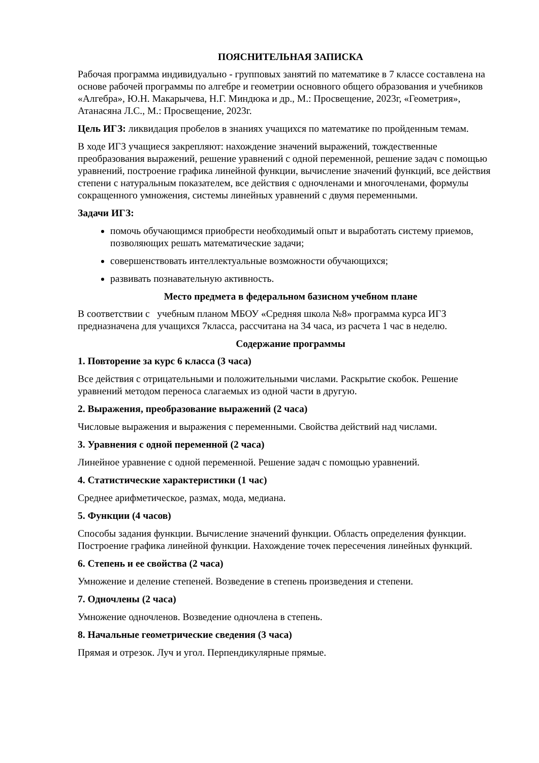ПОЯСНИТЕЛЬНАЯ ЗАПИСКА
Рабочая программа индивидуально - групповых занятий по математике в 7 классе составлена на основе рабочей программы по алгебре и геометрии основного общего образования и учебников «Алгебра», Ю.Н. Макарычева, Н.Г. Миндюка и др., М.: Просвещение, 2023г, «Геометрия», Атанасяна Л.С., М.: Просвещение, 2023г.
Цель ИГЗ: ликвидация пробелов в знаниях учащихся по математике по пройденным темам.
В ходе ИГЗ учащиеся закрепляют: нахождение значений выражений, тождественные преобразования выражений, решение уравнений с одной переменной, решение задач с помощью уравнений, построение графика линейной функции, вычисление значений функций, все действия степени с натуральным показателем, все действия с одночленами и многочленами, формулы сокращенного умножения, системы линейных уравнений с двумя переменными.
Задачи ИГЗ:
помочь обучающимся приобрести необходимый опыт и выработать систему приемов, позволяющих решать математические задачи;
совершенствовать интеллектуальные возможности обучающихся;
развивать познавательную активность.
Место предмета в федеральном базисном учебном плане
В соответствии с учебным планом МБОУ «Средняя школа №8» программа курса ИГЗ предназначена для учащихся 7класса, рассчитана на 34 часа, из расчета 1 час в неделю.
Содержание программы
1. Повторение за курс 6 класса (3 часа)
Все действия с отрицательными и положительными числами. Раскрытие скобок. Решение уравнений методом переноса слагаемых из одной части в другую.
2. Выражения, преобразование выражений (2 часа)
Числовые выражения и выражения с переменными. Свойства действий над числами.
3. Уравнения с одной переменной (2 часа)
Линейное уравнение с одной переменной. Решение задач с помощью уравнений.
4. Статистические характеристики (1 час)
Среднее арифметическое, размах, мода, медиана.
5. Функции (4 часов)
Способы задания функции. Вычисление значений функции. Область определения функции. Построение графика линейной функции. Нахождение точек пересечения линейных функций.
6. Степень и ее свойства (2 часа)
Умножение и деление степеней. Возведение в степень произведения и степени.
7. Одночлены (2 часа)
Умножение одночленов. Возведение одночлена в степень.
8. Начальные геометрические сведения (3 часа)
Прямая и отрезок. Луч и угол. Перпендикулярные прямые.